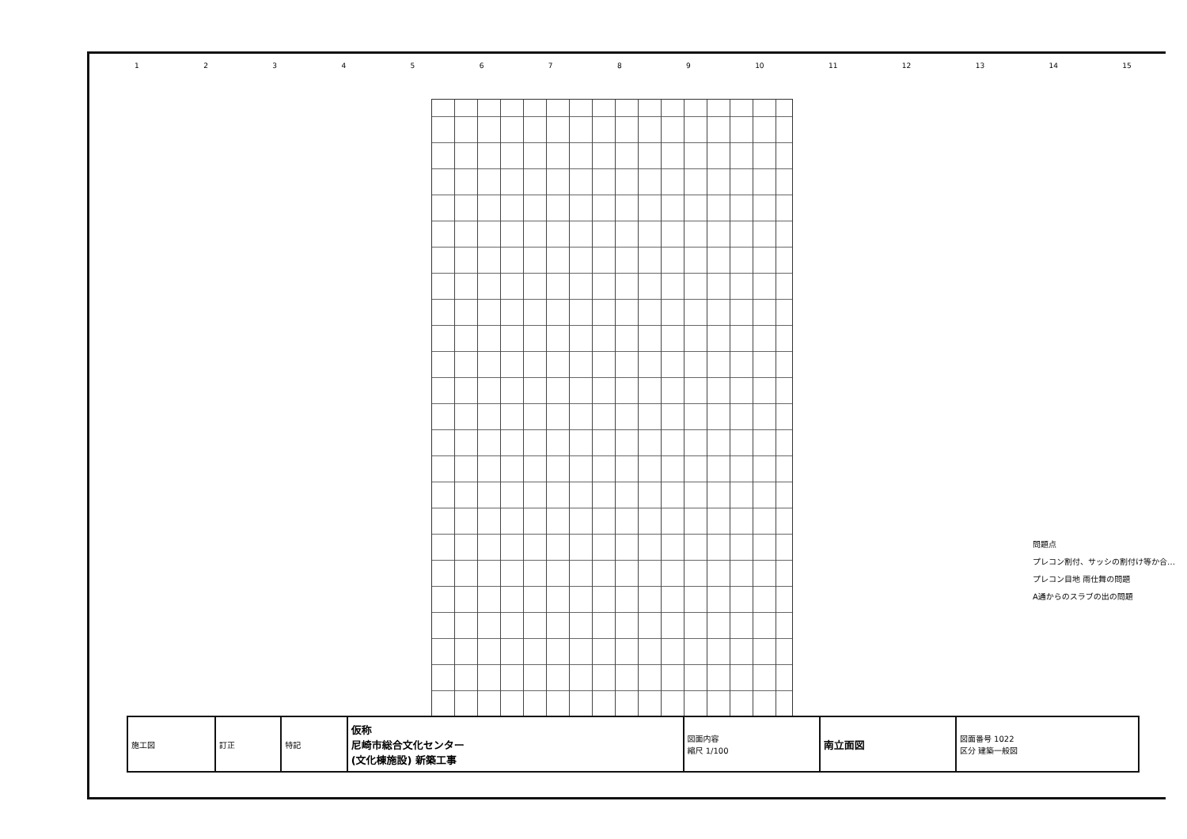123456789 10 11 12 13 14 15
問題点
プレコン割付、サッシの割付け等か合…
プレコン目地 雨仕舞の問題
A通からのスラブの出の問題
| 施工図 | 訂正 | 特記 | 仮称 尼崎市総合文化センター (文化棟施設) 新築工事 | 図面内容 縮尺 1/100 | 南立面図 | 図面番号 1022 区分 建築一般図 |